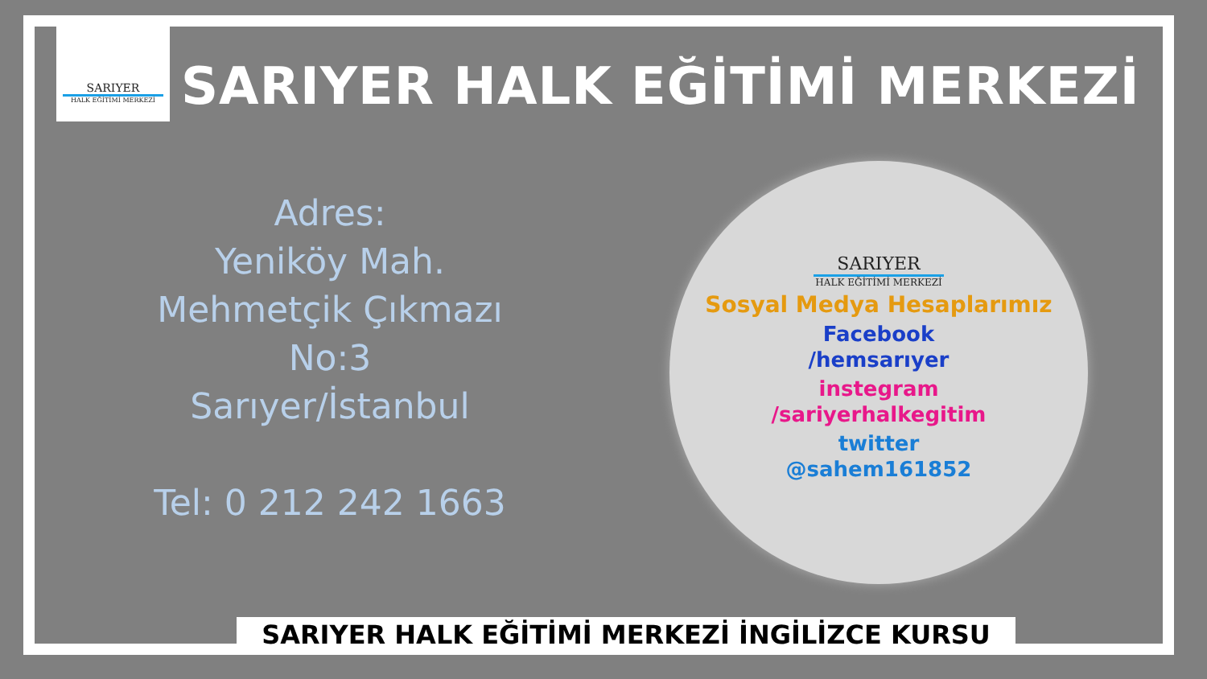SARIYER
HALK EĞİTİMİ MERKEZİ
SARIYER HALK EĞİTİMİ MERKEZİ
Adres:
Yeniköy Mah.
Mehmetçik Çıkmazı
No:3
Sarıyer/İstanbul
Tel: 0 212 242 1663
SARIYER
HALK EĞİTİMİ MERKEZİ
Sosyal Medya Hesaplarımız
Facebook
/hemsarıyer
instegram
/sariyerhalkegitim
twitter
@sahem161852
SARIYER HALK EĞİTİMİ MERKEZİ İNGİLİZCE KURSU